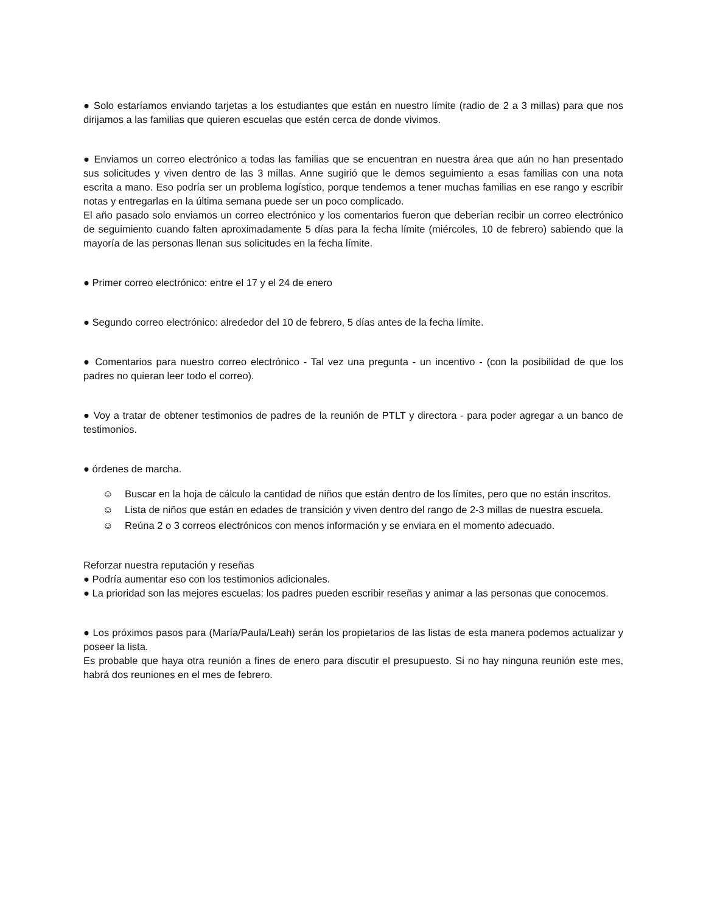● Solo estaríamos enviando tarjetas a los estudiantes que están en nuestro límite (radio de 2 a 3 millas) para que nos dirijamos a las familias que quieren escuelas que estén cerca de donde vivimos.
● Enviamos un correo electrónico a todas las familias que se encuentran en nuestra área que aún no han presentado sus solicitudes y viven dentro de las 3 millas. Anne sugirió que le demos seguimiento a esas familias con una nota escrita a mano. Eso podría ser un problema logístico, porque tendemos a tener muchas familias en ese rango y escribir notas y entregarlas en la última semana puede ser un poco complicado.
El año pasado solo enviamos un correo electrónico y los comentarios fueron que deberían recibir un correo electrónico de seguimiento cuando falten aproximadamente 5 días para la fecha límite (miércoles, 10 de febrero) sabiendo que la mayoría de las personas llenan sus solicitudes en la fecha límite.
● Primer correo electrónico: entre el 17 y el 24 de enero
● Segundo correo electrónico: alrededor del 10 de febrero, 5 días antes de la fecha límite.
● Comentarios para nuestro correo electrónico - Tal vez una pregunta - un incentivo - (con la posibilidad de que los padres no quieran leer todo el correo).
● Voy a tratar de obtener testimonios de padres de la reunión de PTLT y directora - para poder agregar a un banco de testimonios.
● órdenes de marcha.
☺ Buscar en la hoja de cálculo la cantidad de niños que están dentro de los límites, pero que no están inscritos.
☺ Lista de niños que están en edades de transición y viven dentro del rango de 2-3 millas de nuestra escuela.
☺ Reúna 2 o 3 correos electrónicos con menos información y se enviara en el momento adecuado.
Reforzar nuestra reputación y reseñas
● Podría aumentar eso con los testimonios adicionales.
● La prioridad son las mejores escuelas: los padres pueden escribir reseñas y animar a las personas que conocemos.
● Los próximos pasos para (María/Paula/Leah) serán los propietarios de las listas de esta manera podemos actualizar y poseer la lista.
Es probable que haya otra reunión a fines de enero para discutir el presupuesto. Si no hay ninguna reunión este mes, habrá dos reuniones en el mes de febrero.